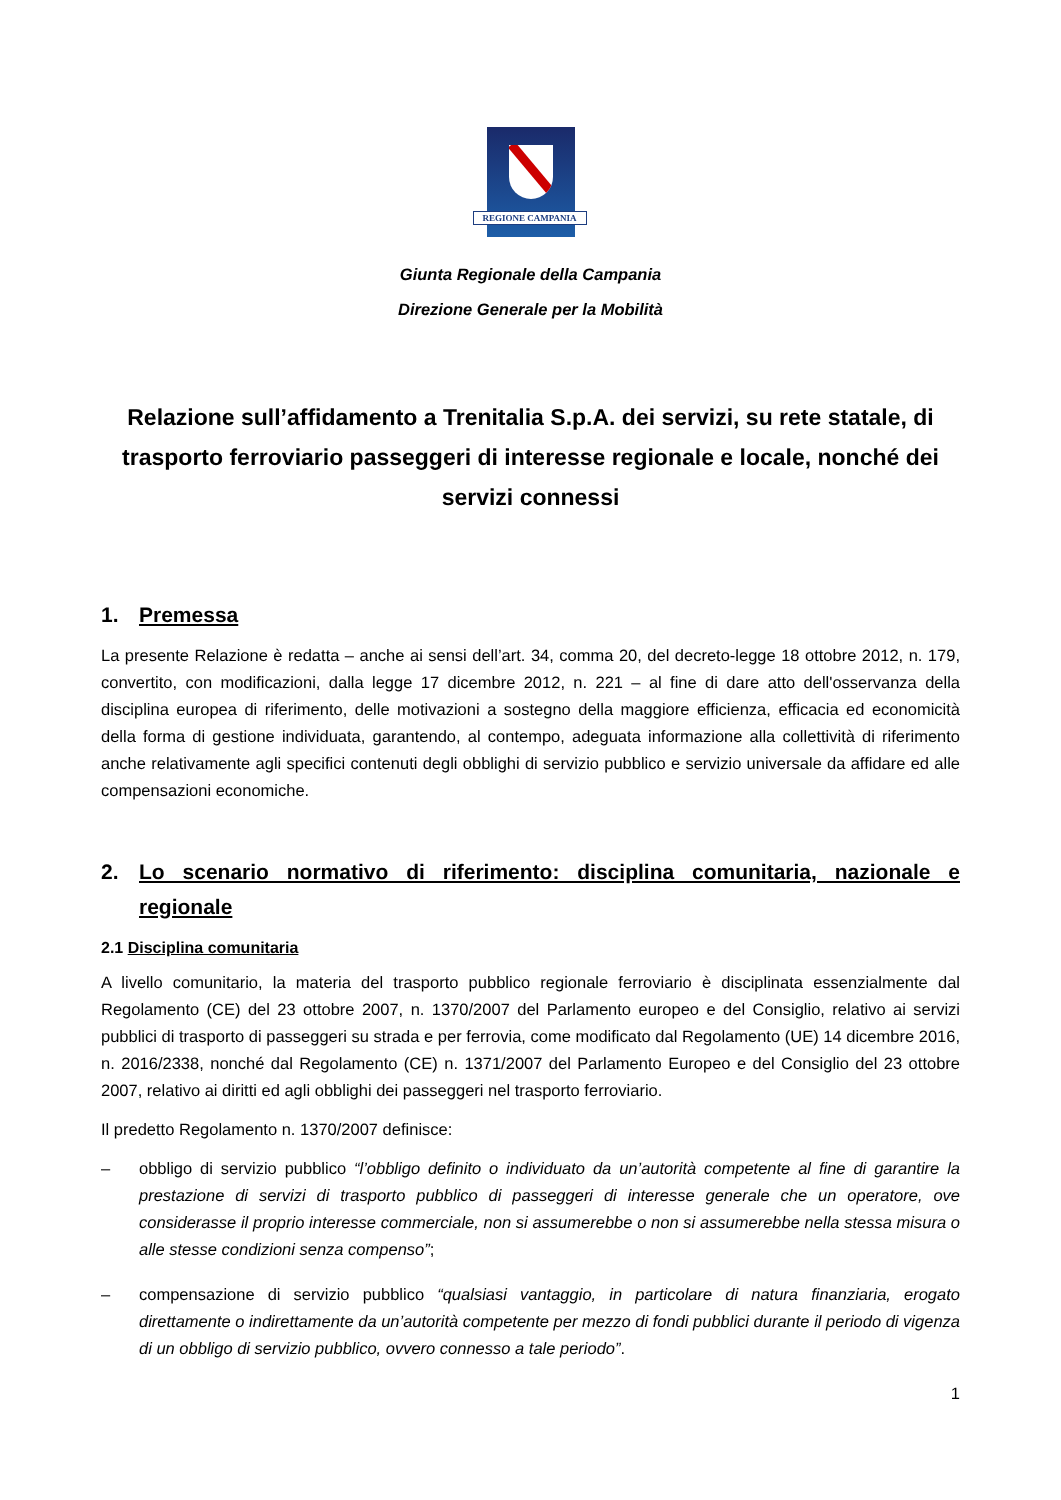REGIONE CAMPANIA
Giunta Regionale della Campania
Direzione Generale per la Mobilità
Relazione sull’affidamento a Trenitalia S.p.A. dei servizi, su rete statale, di trasporto ferroviario passeggeri di interesse regionale e locale, nonché dei servizi connessi
1. Premessa
La presente Relazione è redatta – anche ai sensi dell’art. 34, comma 20, del decreto-legge 18 ottobre 2012, n. 179, convertito, con modificazioni, dalla legge 17 dicembre 2012, n. 221 – al fine di dare atto dell'osservanza della disciplina europea di riferimento, delle motivazioni a sostegno della maggiore efficienza, efficacia ed economicità della forma di gestione individuata, garantendo, al contempo, adeguata informazione alla collettività di riferimento anche relativamente agli specifici contenuti degli obblighi di servizio pubblico e servizio universale da affidare ed alle compensazioni economiche.
2. Lo scenario normativo di riferimento: disciplina comunitaria, nazionale e regionale
2.1 Disciplina comunitaria
A livello comunitario, la materia del trasporto pubblico regionale ferroviario è disciplinata essenzialmente dal Regolamento (CE) del 23 ottobre 2007, n. 1370/2007 del Parlamento europeo e del Consiglio, relativo ai servizi pubblici di trasporto di passeggeri su strada e per ferrovia, come modificato dal Regolamento (UE) 14 dicembre 2016, n. 2016/2338, nonché dal Regolamento (CE) n. 1371/2007 del Parlamento Europeo e del Consiglio del 23 ottobre 2007, relativo ai diritti ed agli obblighi dei passeggeri nel trasporto ferroviario.
Il predetto Regolamento n. 1370/2007 definisce:
– obbligo di servizio pubblico “l’obbligo definito o individuato da un’autorità competente al fine di garantire la prestazione di servizi di trasporto pubblico di passeggeri di interesse generale che un operatore, ove considerasse il proprio interesse commerciale, non si assumerebbe o non si assumerebbe nella stessa misura o alle stesse condizioni senza compenso”;
– compensazione di servizio pubblico “qualsiasi vantaggio, in particolare di natura finanziaria, erogato direttamente o indirettamente da un’autorità competente per mezzo di fondi pubblici durante il periodo di vigenza di un obbligo di servizio pubblico, ovvero connesso a tale periodo”.
1